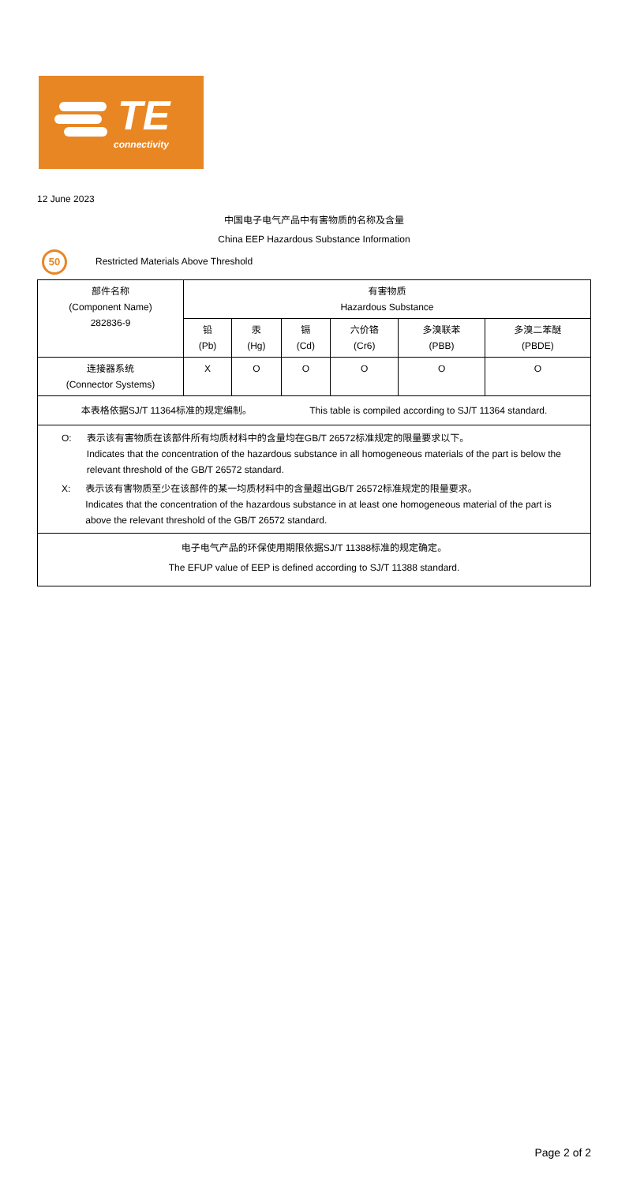TE
connectivity
12 June 2023
中国电子电气产品中有害物质的名称及含量
China EEP Hazardous Substance Information
50 Restricted Materials Above Threshold
| 部件名称 (Component Name) 282836-9 | 有害物质 Hazardous Substance | | | | | |
| | 铅 (Pb) | 汞 (Hg) | 镉 (Cd) | 六价铬 (Cr6) | 多溴联苯 (PBB) | 多溴二苯醚 (PBDE) |
| 连接器系统 (Connector Systems) | X | O | O | O | O | O |
| 本表格依据SJ/T 11364标准的规定编制。 This table is compiled according to SJ/T 11364 standard. | | | | | | |
| O: 表示该有害物质在该部件所有均质材料中的含量均在GB/T 26572标准规定的限量要求以下。 Indicates that the concentration of the hazardous substance in all homogeneous materials of the part is below the relevant threshold of the GB/T 26572 standard. X: 表示该有害物质至少在该部件的某一均质材料中的含量超出GB/T 26572标准规定的限量要求。 Indicates that the concentration of the hazardous substance in at least one homogeneous material of the part is above the relevant threshold of the GB/T 26572 standard. | | | | | | |
| 电子电气产品的环保使用期限依据SJ/T 11388标准的规定确定。 The EFUP value of EEP is defined according to SJ/T 11388 standard. | | | | | | |
Page 2 of 2